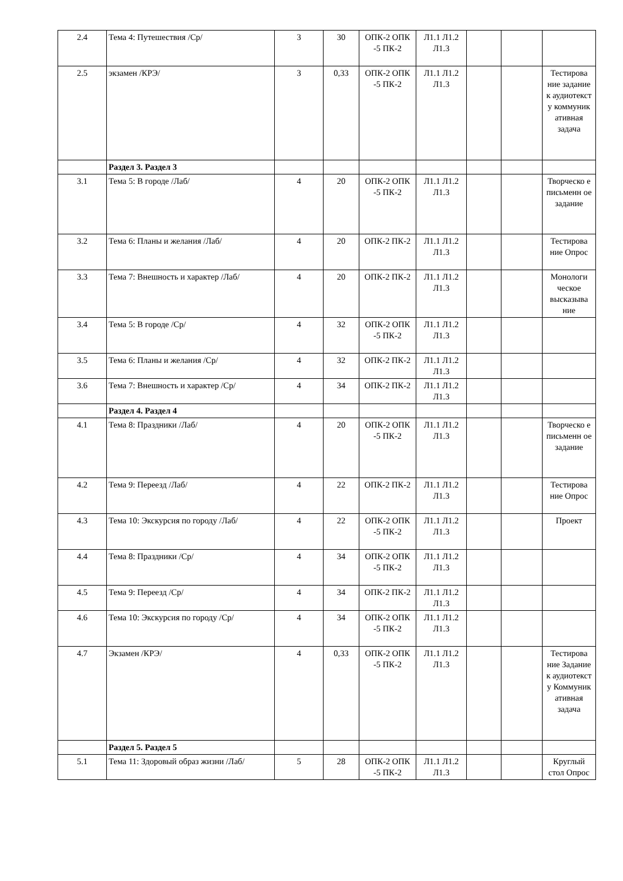| 2.4 | Тема 4: Путешествия /Ср/ | 3 | 30 | ОПК-2 ОПК -5 ПК-2 | Л1.1 Л1.2 Л1.3 | | | |
| 2.5 | экзамен /КРЭ/ | 3 | 0,33 | ОПК-2 ОПК -5 ПК-2 | Л1.1 Л1.2 Л1.3 | | | Тестирова ние задание к аудиотекст у коммуник ативная задача |
| | Раздел 3. Раздел 3 | | | | | | | |
| 3.1 | Тема 5: В городе /Лаб/ | 4 | 20 | ОПК-2 ОПК -5 ПК-2 | Л1.1 Л1.2 Л1.3 | | | Творческо е письменн ое задание |
| 3.2 | Тема 6: Планы и желания /Лаб/ | 4 | 20 | ОПК-2 ПК-2 | Л1.1 Л1.2 Л1.3 | | | Тестирова ние Опрос |
| 3.3 | Тема 7: Внешность и характер /Лаб/ | 4 | 20 | ОПК-2 ПК-2 | Л1.1 Л1.2 Л1.3 | | | Монологи ческое высказыва ние |
| 3.4 | Тема 5: В городе /Ср/ | 4 | 32 | ОПК-2 ОПК -5 ПК-2 | Л1.1 Л1.2 Л1.3 | | | |
| 3.5 | Тема 6: Планы и желания /Ср/ | 4 | 32 | ОПК-2 ПК-2 | Л1.1 Л1.2 Л1.3 | | | |
| 3.6 | Тема 7: Внешность и характер /Ср/ | 4 | 34 | ОПК-2 ПК-2 | Л1.1 Л1.2 Л1.3 | | | |
| | Раздел 4. Раздел 4 | | | | | | | |
| 4.1 | Тема 8: Праздники /Лаб/ | 4 | 20 | ОПК-2 ОПК -5 ПК-2 | Л1.1 Л1.2 Л1.3 | | | Творческо е письменн ое задание |
| 4.2 | Тема 9: Переезд /Лаб/ | 4 | 22 | ОПК-2 ПК-2 | Л1.1 Л1.2 Л1.3 | | | Тестирова ние Опрос |
| 4.3 | Тема 10: Экскурсия по городу /Лаб/ | 4 | 22 | ОПК-2 ОПК -5 ПК-2 | Л1.1 Л1.2 Л1.3 | | | Проект |
| 4.4 | Тема 8: Праздники /Ср/ | 4 | 34 | ОПК-2 ОПК -5 ПК-2 | Л1.1 Л1.2 Л1.3 | | | |
| 4.5 | Тема 9: Переезд /Ср/ | 4 | 34 | ОПК-2 ПК-2 | Л1.1 Л1.2 Л1.3 | | | |
| 4.6 | Тема 10: Экскурсия по городу /Ср/ | 4 | 34 | ОПК-2 ОПК -5 ПК-2 | Л1.1 Л1.2 Л1.3 | | | |
| 4.7 | Экзамен /КРЭ/ | 4 | 0,33 | ОПК-2 ОПК -5 ПК-2 | Л1.1 Л1.2 Л1.3 | | | Тестирова ние Задание к аудиотекст у Коммуник ативная задача |
| | Раздел 5. Раздел 5 | | | | | | | |
| 5.1 | Тема 11: Здоровый образ жизни /Лаб/ | 5 | 28 | ОПК-2 ОПК -5 ПК-2 | Л1.1 Л1.2 Л1.3 | | | Круглый стол Опрос |